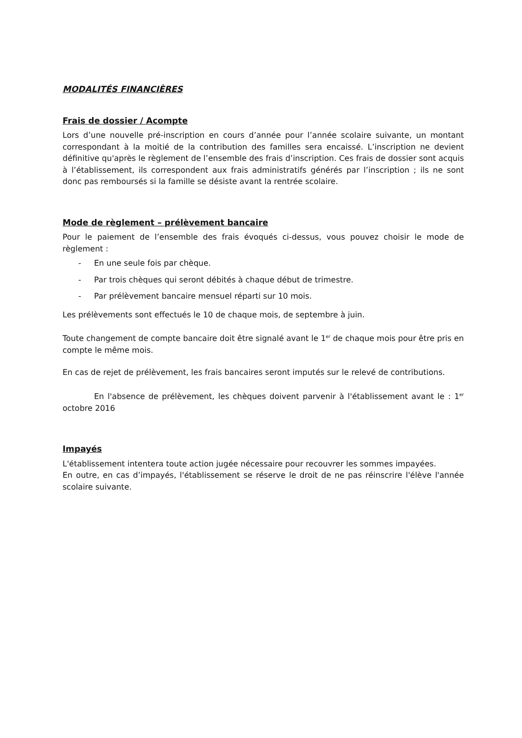MODALITÉS FINANCIÈRES
Frais de dossier / Acompte
Lors d’une nouvelle pré-inscription en cours d’année pour l’année scolaire suivante, un montant correspondant à la moitié de la contribution des familles sera encaissé. L’inscription ne devient définitive qu'après le règlement de l’ensemble des frais d’inscription. Ces frais de dossier sont acquis à l’établissement, ils correspondent aux frais administratifs générés par l’inscription ; ils ne sont donc pas remboursés si la famille se désiste avant la rentrée scolaire.
Mode de règlement – prélèvement bancaire
Pour le paiement de l’ensemble des frais évoqués ci-dessus, vous pouvez choisir le mode de règlement :
- En une seule fois par chèque.
- Par trois chèques qui seront débités à chaque début de trimestre.
- Par prélèvement bancaire mensuel réparti sur 10 mois.
Les prélèvements sont effectués le 10 de chaque mois, de septembre à juin.
Toute changement de compte bancaire doit être signalé avant le 1<sup>er</sup> de chaque mois pour être pris en compte le même mois.
En cas de rejet de prélèvement, les frais bancaires seront imputés sur le relevé de contributions.
En l'absence de prélèvement, les chèques doivent parvenir à l'établissement avant le : 1<sup>er</sup> octobre 2016
Impayés
L'établissement intentera toute action jugée nécessaire pour recouvrer les sommes impayées.
En outre, en cas d’impayés, l'établissement se réserve le droit de ne pas réinscrire l'élève l'année scolaire suivante.